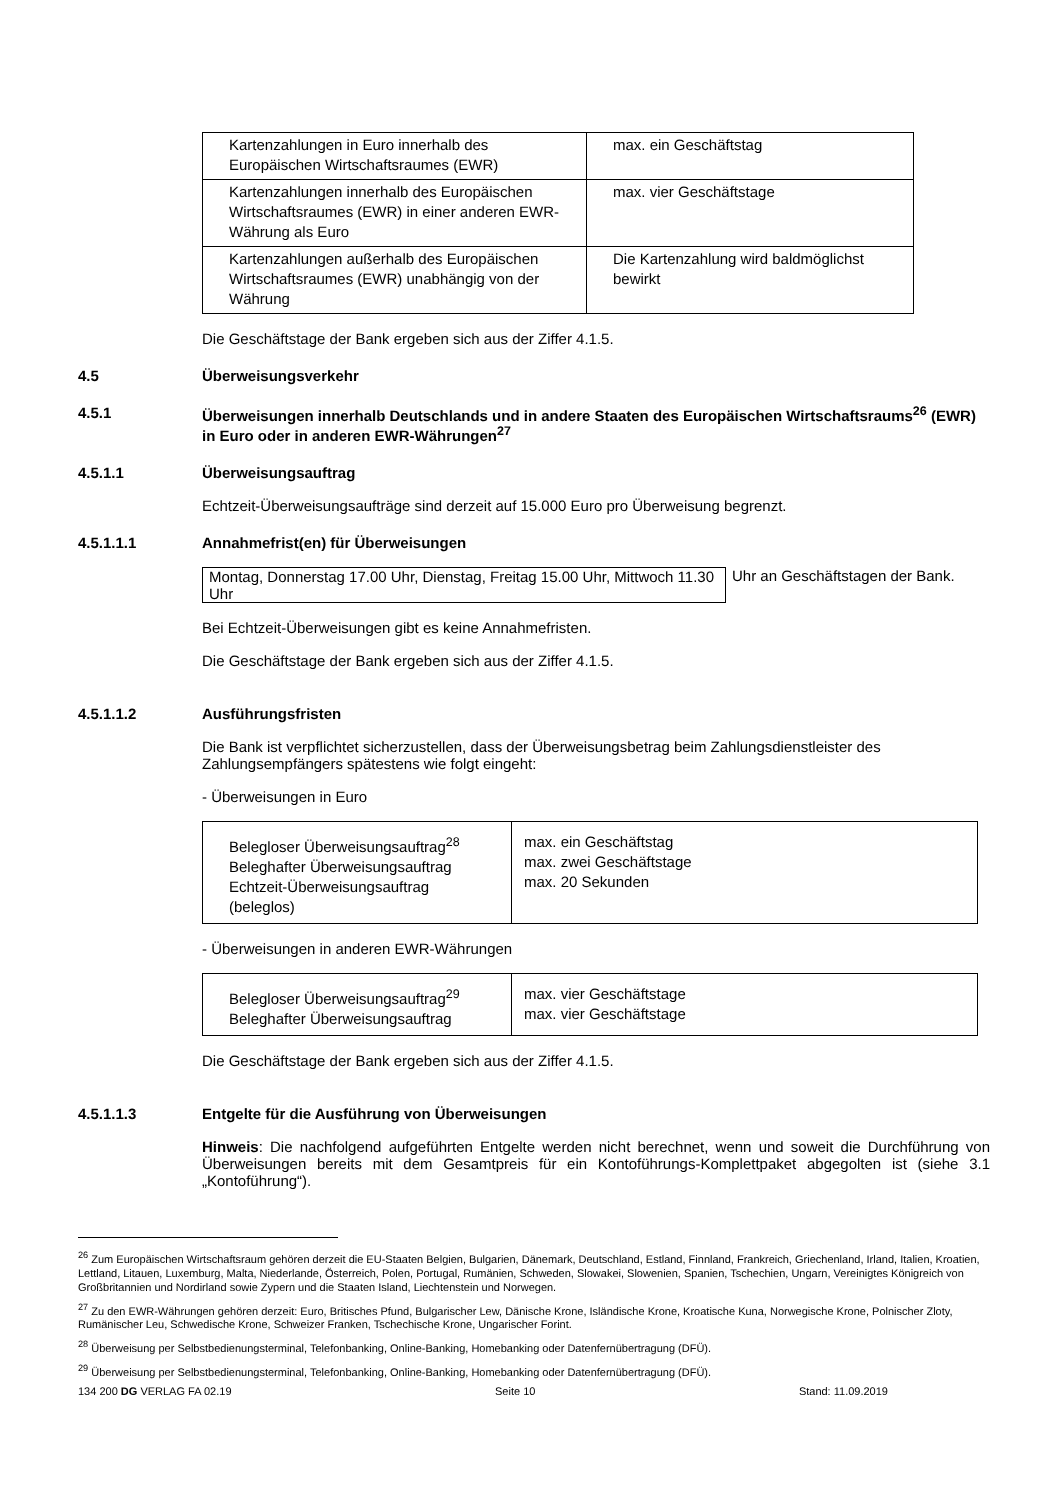| Kartenzahlungen in Euro innerhalb des Europäischen Wirtschaftsraumes (EWR) | max. ein Geschäftstag |
| Kartenzahlungen innerhalb des Europäischen Wirtschaftsraumes (EWR) in einer anderen EWR-Währung als Euro | max. vier Geschäftstage |
| Kartenzahlungen außerhalb des Europäischen Wirtschaftsraumes (EWR) unabhängig von der Währung | Die Kartenzahlung wird baldmöglichst bewirkt |
Die Geschäftstage der Bank ergeben sich aus der Ziffer 4.1.5.
4.5 Überweisungsverkehr
4.5.1 Überweisungen innerhalb Deutschlands und in andere Staaten des Europäischen Wirtschaftsraums<sup>26</sup> (EWR) in Euro oder in anderen EWR-Währungen<sup>27</sup>
4.5.1.1 Überweisungsauftrag
Echtzeit-Überweisungsaufträge sind derzeit auf 15.000 Euro pro Überweisung begrenzt.
4.5.1.1.1 Annahmefrist(en) für Überweisungen
Montag, Donnerstag 17.00 Uhr, Dienstag, Freitag 15.00 Uhr, Mittwoch 11.30 Uhr
Uhr an Geschäftstagen der Bank.
Bei Echtzeit-Überweisungen gibt es keine Annahmefristen.
Die Geschäftstage der Bank ergeben sich aus der Ziffer 4.1.5.
4.5.1.1.2 Ausführungsfristen
Die Bank ist verpflichtet sicherzustellen, dass der Überweisungsbetrag beim Zahlungsdienstleister des Zahlungsempfängers spätestens wie folgt eingeht:
- Überweisungen in Euro
| Belegloser Überweisungsauftrag<sup>28</sup> Beleghafter Überweisungsauftrag Echtzeit-Überweisungsauftrag (beleglos) | max. ein Geschäftstag max. zwei Geschäftstage max. 20 Sekunden |
- Überweisungen in anderen EWR-Währungen
| Belegloser Überweisungsauftrag<sup>29</sup> Beleghafter Überweisungsauftrag | max. vier Geschäftstage max. vier Geschäftstage |
Die Geschäftstage der Bank ergeben sich aus der Ziffer 4.1.5.
4.5.1.1.3 Entgelte für die Ausführung von Überweisungen
Hinweis: Die nachfolgend aufgeführten Entgelte werden nicht berechnet, wenn und soweit die Durchführung von Überweisungen bereits mit dem Gesamtpreis für ein Kontoführungs-Komplettpaket abgegolten ist (siehe 3.1 „Kontoführung“).
<sup>26</sup> Zum Europäischen Wirtschaftsraum gehören derzeit die EU-Staaten Belgien, Bulgarien, Dänemark, Deutschland, Estland, Finnland, Frankreich, Griechenland, Irland, Italien, Kroatien, Lettland, Litauen, Luxemburg, Malta, Niederlande, Österreich, Polen, Portugal, Rumänien, Schweden, Slowakei, Slowenien, Spanien, Tschechien, Ungarn, Vereinigtes Königreich von Großbritannien und Nordirland sowie Zypern und die Staaten Island, Liechtenstein und Norwegen.
<sup>27</sup> Zu den EWR-Währungen gehören derzeit: Euro, Britisches Pfund, Bulgarischer Lew, Dänische Krone, Isländische Krone, Kroatische Kuna, Norwegische Krone, Polnischer Zloty, Rumänischer Leu, Schwedische Krone, Schweizer Franken, Tschechische Krone, Ungarischer Forint.
<sup>28</sup> Überweisung per Selbstbedienungsterminal, Telefonbanking, Online-Banking, Homebanking oder Datenfernübertragung (DFÜ).
<sup>29</sup> Überweisung per Selbstbedienungsterminal, Telefonbanking, Online-Banking, Homebanking oder Datenfernübertragung (DFÜ).
134 200 DG VERLAG FA 02.19 Seite 10 Stand: 11.09.2019